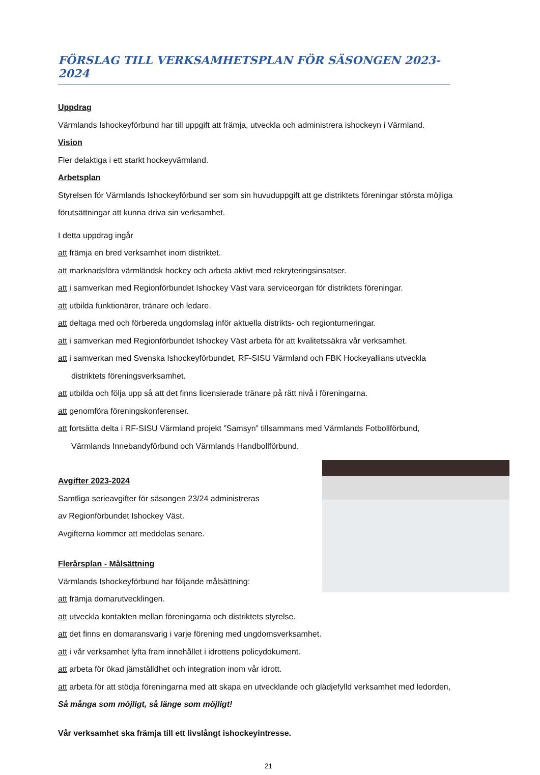FÖRSLAG TILL VERKSAMHETSPLAN FÖR SÄSONGEN 2023-2024
Uppdrag
Värmlands Ishockeyförbund har till uppgift att främja, utveckla och administrera ishockeyn i Värmland.
Vision
Fler delaktiga i ett starkt hockeyvärmland.
Arbetsplan
Styrelsen för Värmlands Ishockeyförbund ser som sin huvuduppgift att ge distriktets föreningar största möjliga förutsättningar att kunna driva sin verksamhet.
I detta uppdrag ingår
att främja en bred verksamhet inom distriktet.
att marknadsföra värmländsk hockey och arbeta aktivt med rekryteringsinsatser.
att i samverkan med Regionförbundet Ishockey Väst vara serviceorgan för distriktets föreningar.
att utbilda funktionärer, tränare och ledare.
att deltaga med och förbereda ungdomslag inför aktuella distrikts- och regionturneringar.
att i samverkan med Regionförbundet Ishockey Väst arbeta för att kvalitetssäkra vår verksamhet.
att i samverkan med Svenska Ishockeyförbundet, RF-SISU Värmland och FBK Hockeyallians utveckla
distriktets föreningsverksamhet.
att utbilda och följa upp så att det finns licensierade tränare på rätt nivå i föreningarna.
att genomföra föreningskonferenser.
att fortsätta delta i RF-SISU Värmland projekt ”Samsyn” tillsammans med Värmlands Fotbollförbund,
Värmlands Innebandyförbund och Värmlands Handbollförbund.
Avgifter 2023-2024
Samtliga serieavgifter för säsongen 23/24 administreras
av Regionförbundet Ishockey Väst.
Avgifterna kommer att meddelas senare.
Flerårsplan - Målsättning
Värmlands Ishockeyförbund har följande målsättning:
att främja domarutvecklingen.
att utveckla kontakten mellan föreningarna och distriktets styrelse.
att det finns en domaransvarig i varje förening med ungdomsverksamhet.
att i vår verksamhet lyfta fram innehållet i idrottens policydokument.
att arbeta för ökad jämställdhet och integration inom vår idrott.
att arbeta för att stödja föreningarna med att skapa en utvecklande och glädjefylld verksamhet med ledorden,
Så många som möjligt, så länge som möjligt!
Vår verksamhet ska främja till ett livslångt ishockeyintresse.
21